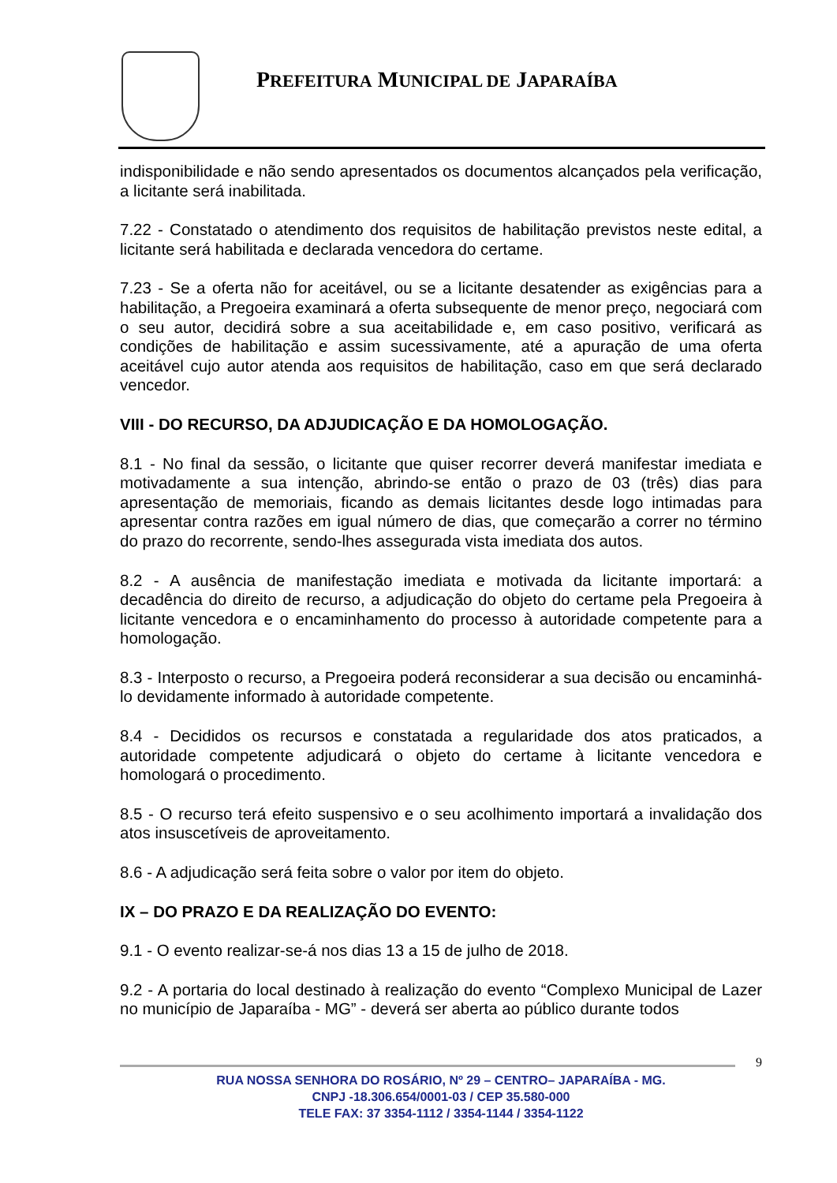PREFEITURA MUNICIPAL DE JAPARAÍBA
indisponibilidade e não sendo apresentados os documentos alcançados pela verificação, a licitante será inabilitada.
7.22 - Constatado o atendimento dos requisitos de habilitação previstos neste edital, a licitante será habilitada e declarada vencedora do certame.
7.23 - Se a oferta não for aceitável, ou se a licitante desatender as exigências para a habilitação, a Pregoeira examinará a oferta subsequente de menor preço, negociará com o seu autor, decidirá sobre a sua aceitabilidade e, em caso positivo, verificará as condições de habilitação e assim sucessivamente, até a apuração de uma oferta aceitável cujo autor atenda aos requisitos de habilitação, caso em que será declarado vencedor.
VIII - DO RECURSO, DA ADJUDICAÇÃO E DA HOMOLOGAÇÃO.
8.1 - No final da sessão, o licitante que quiser recorrer deverá manifestar imediata e motivadamente a sua intenção, abrindo-se então o prazo de 03 (três) dias para apresentação de memoriais, ficando as demais licitantes desde logo intimadas para apresentar contra razões em igual número de dias, que começarão a correr no término do prazo do recorrente, sendo-lhes assegurada vista imediata dos autos.
8.2 - A ausência de manifestação imediata e motivada da licitante importará: a decadência do direito de recurso, a adjudicação do objeto do certame pela Pregoeira à licitante vencedora e o encaminhamento do processo à autoridade competente para a homologação.
8.3 - Interposto o recurso, a Pregoeira poderá reconsiderar a sua decisão ou encaminhá-lo devidamente informado à autoridade competente.
8.4 - Decididos os recursos e constatada a regularidade dos atos praticados, a autoridade competente adjudicará o objeto do certame à licitante vencedora e homologará o procedimento.
8.5 - O recurso terá efeito suspensivo e o seu acolhimento importará a invalidação dos atos insuscetíveis de aproveitamento.
8.6 - A adjudicação será feita sobre o valor por item do objeto.
IX – DO PRAZO E DA REALIZAÇÃO DO EVENTO:
9.1 - O evento realizar-se-á nos dias 13 a 15 de julho de 2018.
9.2 - A portaria do local destinado à realização do evento “Complexo Municipal de Lazer no município de Japaraíba - MG” - deverá ser aberta ao público durante todos
9
RUA NOSSA SENHORA DO ROSÁRIO, Nº 29 – CENTRO– JAPARAÍBA - MG.
CNPJ -18.306.654/0001-03 / CEP 35.580-000
TELE FAX: 37 3354-1112 / 3354-1144 / 3354-1122